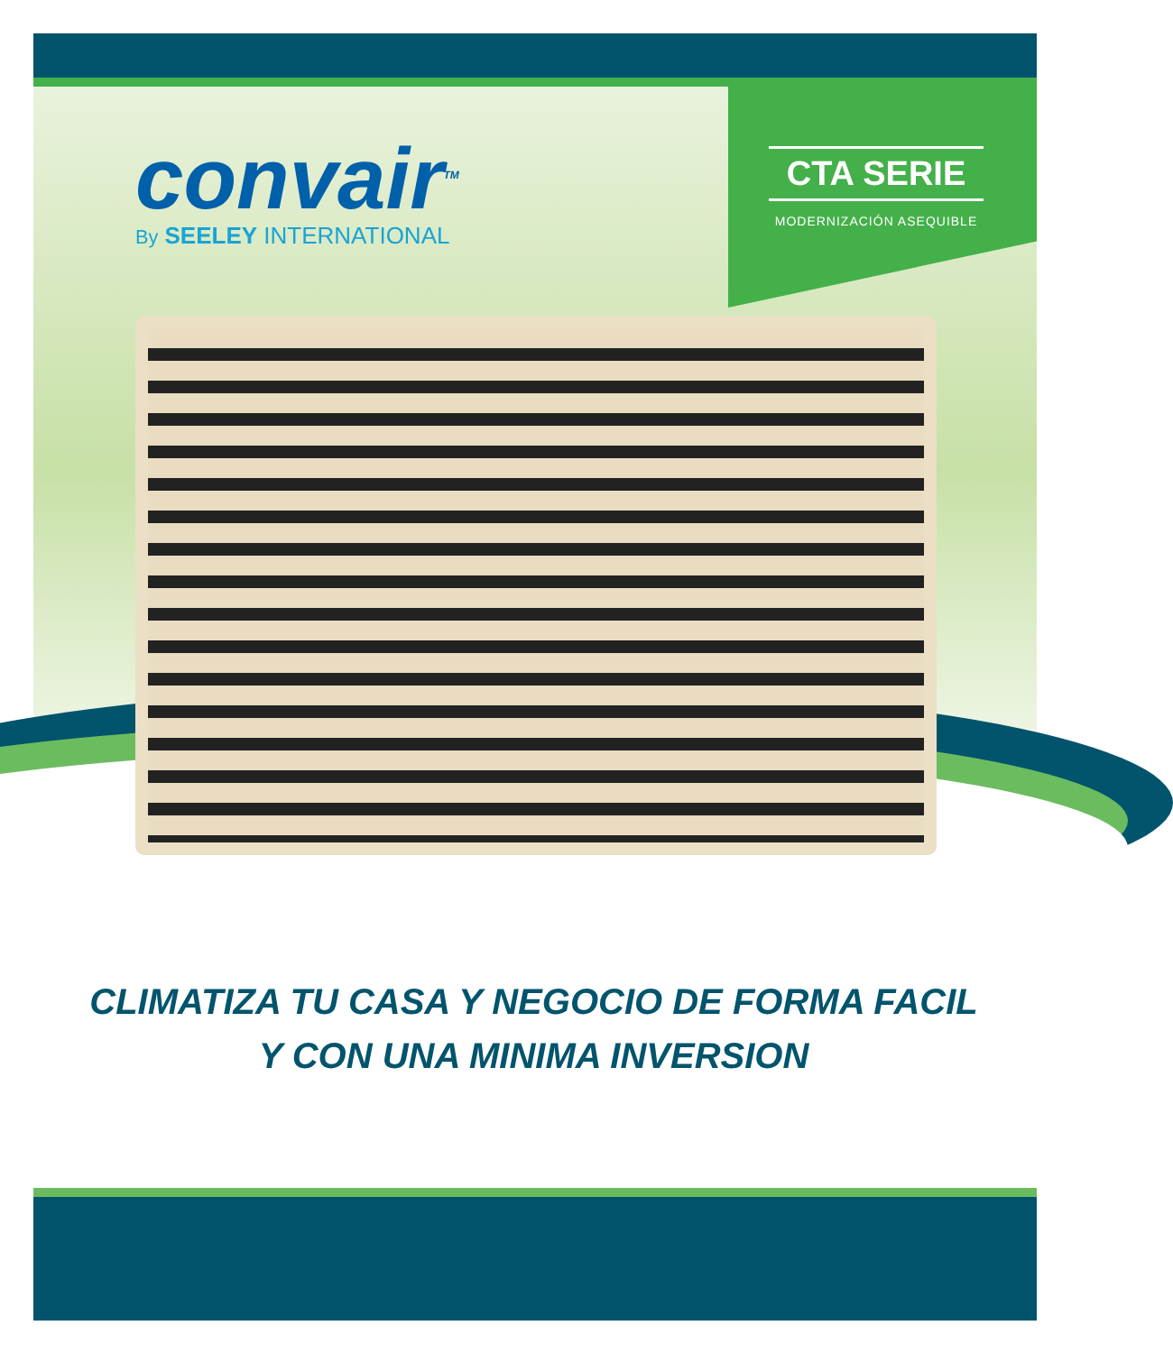convair<sup>TM</sup>
By SEELEY INTERNATIONAL
CTA SERIE
MODERNIZACIÓN ASEQUIBLE
CLIMATIZA TU CASA Y NEGOCIO DE FORMA FACIL
Y CON UNA MINIMA INVERSION